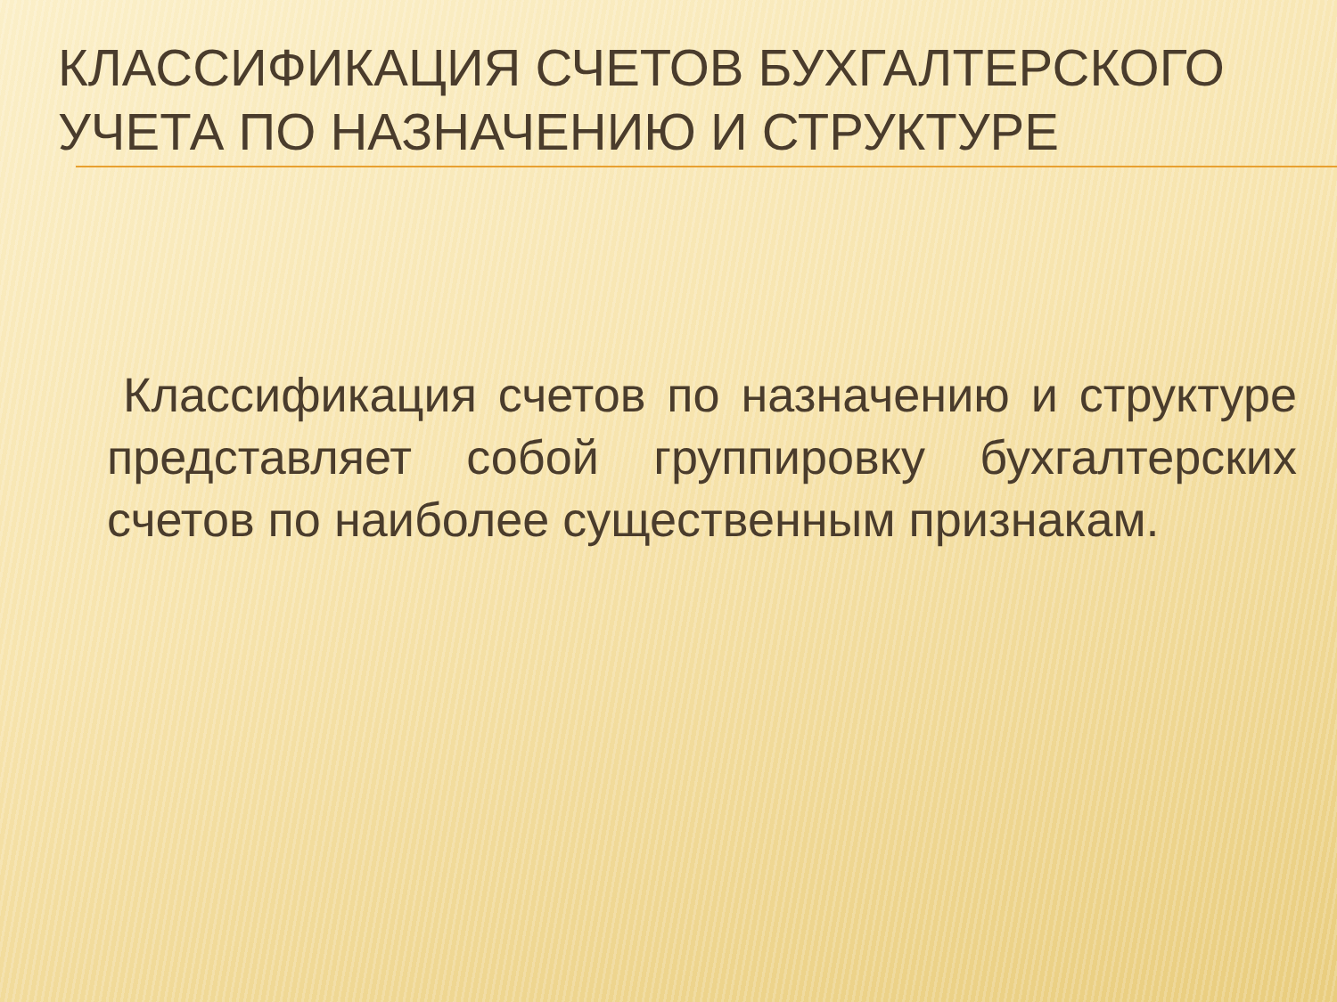КЛАССИФИКАЦИЯ СЧЕТОВ БУХГАЛТЕРСКОГО УЧЕТА ПО НАЗНАЧЕНИЮ И СТРУКТУРЕ
Классификация счетов по назначению и структуре представляет собой группировку бухгалтерских счетов по наиболее существенным признакам.